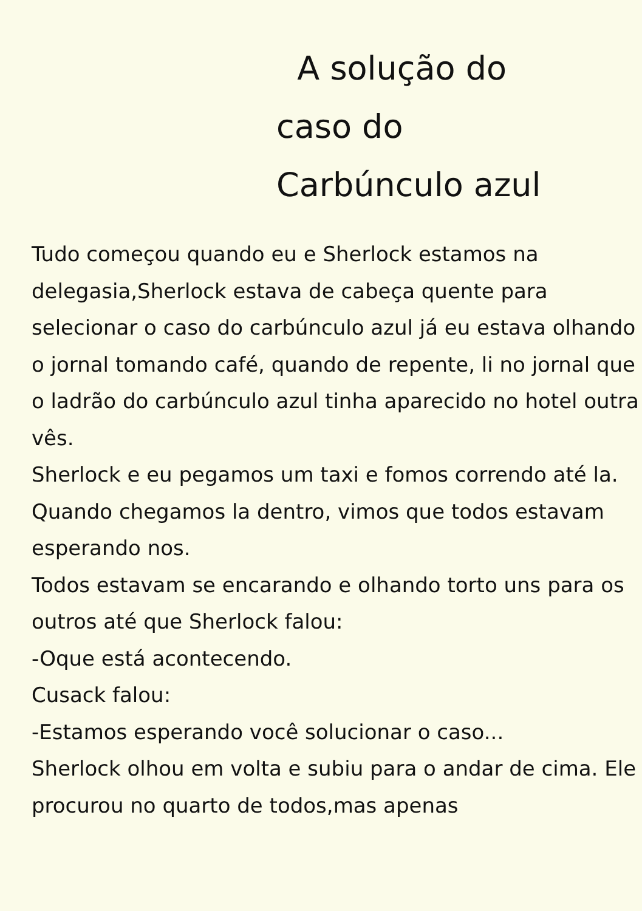A solução do
caso do
Carbúnculo azul
Tudo começou quando eu e Sherlock estamos na delegasia,Sherlock estava de cabeça quente para selecionar o caso do carbúnculo azul já eu estava olhando o jornal tomando café, quando de repente, li no jornal que o ladrão do carbúnculo azul tinha aparecido no hotel outra vês.
Sherlock e eu pegamos um taxi e fomos correndo até la. Quando chegamos la dentro, vimos que todos estavam esperando nos.
Todos estavam se encarando e olhando torto uns para os outros até que Sherlock falou:
-Oque está acontecendo.
Cusack falou:
-Estamos esperando você solucionar o caso...
Sherlock olhou em volta e subiu para o andar de cima. Ele procurou no quarto de todos,mas apenas